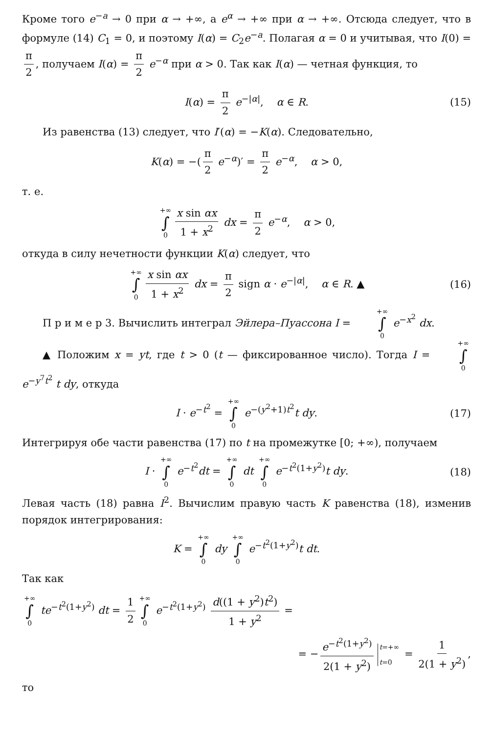Кроме того e<sup>−a</sup> → 0 при α → +∞, а e<sup>α</sup> → +∞ при α → +∞. Отсюда следует, что в формуле (14) C<sub>1</sub> = 0, и поэтому I(α) = C<sub>2</sub>e<sup>−a</sup>. Полагая α = 0 и учитывая, что I(0) = π 2, получаем I(α) = π 2 e<sup>−α</sup> при α > 0. Так как I(α) — четная функция, то
I(α) = π 2 e<sup>−|α|</sup>, α ∈ R. (15)
Из равенства (13) следует, что I′(α) = −K(α). Следовательно,
K(α) = −(π 2 e<sup>−α</sup>)′ = π 2 e<sup>−α</sup>, α > 0,
т. е.
+∞ ∫ 0 x sin αx 1 + x<sup>2</sup> dx = π 2 e<sup>−α</sup>, α > 0,
откуда в силу нечетности функции K(α) следует, что
+∞ ∫ 0 x sin αx 1 + x<sup>2</sup> dx = π 2 sign α · e<sup>−|α|</sup>, α ∈ R. ▲ (16)
П р и м е р 3. Вычислить интеграл Эйлера–Пуассона I = +∞ ∫ 0 e<sup>−x<sup>2</sup></sup> dx.
▲ Положим x = yt, где t > 0 (t — фиксированное число). Тогда I = +∞ ∫ 0 e<sup>−y<sup>7</sup>t<sup>2</sup></sup> t dy, откуда
I · e<sup>−t<sup>2</sup></sup> = +∞ ∫ 0 e<sup>−(y<sup>2</sup>+1)t<sup>2</sup></sup>t dy. (17)
Интегрируя обе части равенства (17) по t на промежутке [0; +∞), получаем
I · +∞ ∫ 0 e<sup>−t<sup>2</sup></sup>dt = +∞ ∫ 0 dt +∞ ∫ 0 e<sup>−t<sup>2</sup>(1+y<sup>2</sup>)</sup>t dy. (18)
Левая часть (18) равна I<sup>2</sup>. Вычислим правую часть K равенства (18), изменив порядок интегрирования:
K = +∞ ∫ 0 dy +∞ ∫ 0 e<sup>−t<sup>2</sup>(1+y<sup>2</sup>)</sup>t dt.
Так как
+∞ ∫ 0 te<sup>−t<sup>2</sup>(1+y<sup>2</sup>)</sup> dt = 1 2 +∞ ∫ 0 e<sup>−t<sup>2</sup>(1+y<sup>2</sup>)</sup> d((1 + y<sup>2</sup>)t<sup>2</sup>) 1 + y<sup>2</sup> =
= − e<sup>−t<sup>2</sup>(1+y<sup>2</sup>)</sup> 2(1 + y<sup>2</sup>) t=+∞ t=0 = 1 2(1 + y<sup>2</sup>),
то